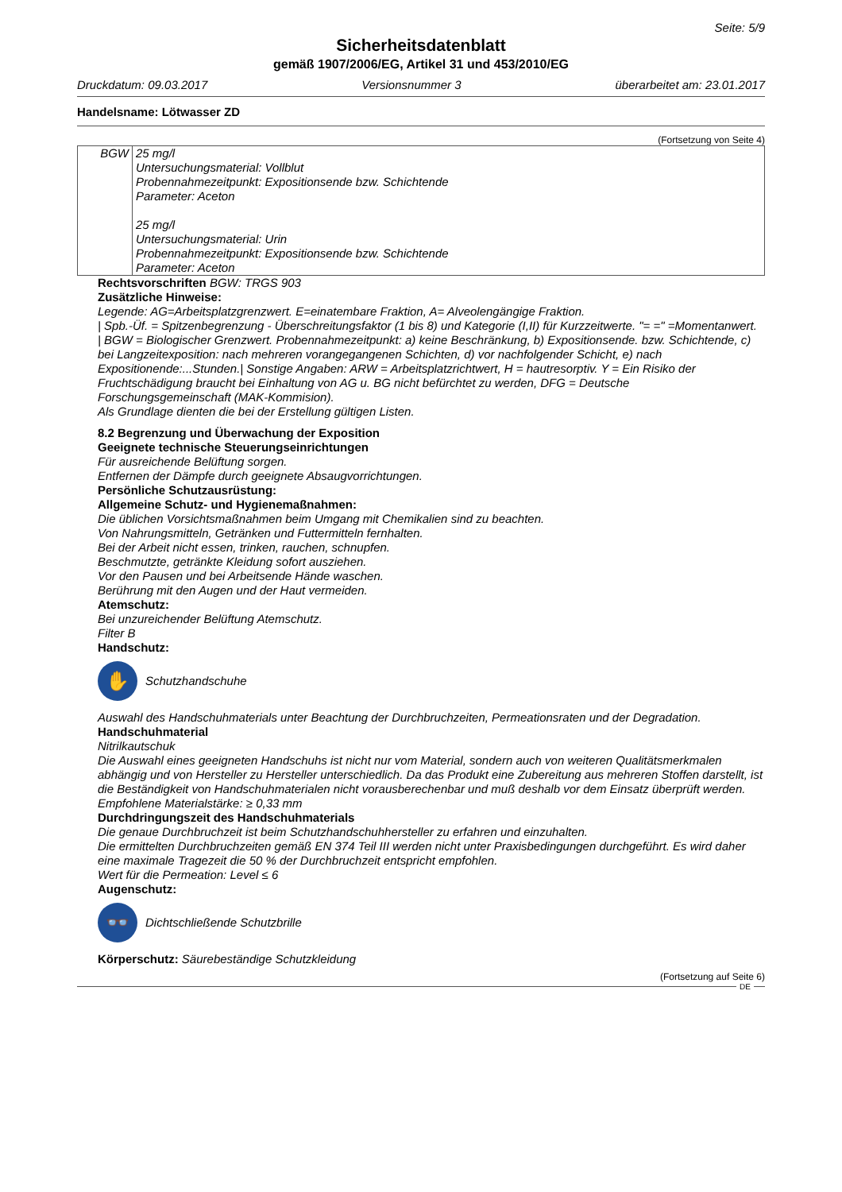Seite: 5/9
Sicherheitsdatenblatt
gemäß 1907/2006/EG, Artikel 31 und 453/2010/EG
Druckdatum: 09.03.2017 Versionsnummer 3 überarbeitet am: 23.01.2017
Handelsname: Lötwasser ZD
(Fortsetzung von Seite 4)
| BGW | 25 mg/l Untersuchungsmaterial: Vollblut Probennahmezeitpunkt: Expositionsende bzw. Schichtende Parameter: Aceton 25 mg/l Untersuchungsmaterial: Urin Probennahmezeitpunkt: Expositionsende bzw. Schichtende Parameter: Aceton |
Rechtsvorschriften BGW: TRGS 903
Zusätzliche Hinweise:
Legende: AG=Arbeitsplatzgrenzwert. E=einatembare Fraktion, A= Alveolengängige Fraktion.
| Spb.-Üf. = Spitzenbegrenzung - Überschreitungsfaktor (1 bis 8) und Kategorie (I,II) für Kurzzeitwerte. "= =" =Momentanwert.
| BGW = Biologischer Grenzwert. Probennahmezeitpunkt: a) keine Beschränkung, b) Expositionsende. bzw. Schichtende, c) bei Langzeitexposition: nach mehreren vorangegangenen Schichten, d) vor nachfolgender Schicht, e) nach Expositionende:...Stunden.| Sonstige Angaben: ARW = Arbeitsplatzrichtwert, H = hautresorptiv. Y = Ein Risiko der Fruchtschädigung braucht bei Einhaltung von AG u. BG nicht befürchtet zu werden, DFG = Deutsche Forschungsgemeinschaft (MAK-Kommision).
Als Grundlage dienten die bei der Erstellung gültigen Listen.
8.2 Begrenzung und Überwachung der Exposition
Geeignete technische Steuerungseinrichtungen
Für ausreichende Belüftung sorgen.
Entfernen der Dämpfe durch geeignete Absaugvorrichtungen.
Persönliche Schutzausrüstung:
Allgemeine Schutz- und Hygienemaßnahmen:
Die üblichen Vorsichtsmaßnahmen beim Umgang mit Chemikalien sind zu beachten.
Von Nahrungsmitteln, Getränken und Futtermitteln fernhalten.
Bei der Arbeit nicht essen, trinken, rauchen, schnupfen.
Beschmutzte, getränkte Kleidung sofort ausziehen.
Vor den Pausen und bei Arbeitsende Hände waschen.
Berührung mit den Augen und der Haut vermeiden.
Atemschutz:
Bei unzureichender Belüftung Atemschutz.
Filter B
Handschutz:
✋
Schutzhandschuhe
Auswahl des Handschuhmaterials unter Beachtung der Durchbruchzeiten, Permeationsraten und der Degradation.
Handschuhmaterial
Nitrilkautschuk
Die Auswahl eines geeigneten Handschuhs ist nicht nur vom Material, sondern auch von weiteren Qualitätsmerkmalen abhängig und von Hersteller zu Hersteller unterschiedlich. Da das Produkt eine Zubereitung aus mehreren Stoffen darstellt, ist die Beständigkeit von Handschuhmaterialen nicht vorausberechenbar und muß deshalb vor dem Einsatz überprüft werden.
Empfohlene Materialstärke: ≥ 0,33 mm
Durchdringungszeit des Handschuhmaterials
Die genaue Durchbruchzeit ist beim Schutzhandschuhhersteller zu erfahren und einzuhalten.
Die ermittelten Durchbruchzeiten gemäß EN 374 Teil III werden nicht unter Praxisbedingungen durchgeführt. Es wird daher eine maximale Tragezeit die 50 % der Durchbruchzeit entspricht empfohlen.
Wert für die Permeation: Level ≤ 6
Augenschutz:
👓
Dichtschließende Schutzbrille
Körperschutz: Säurebeständige Schutzkleidung
(Fortsetzung auf Seite 6)
DE